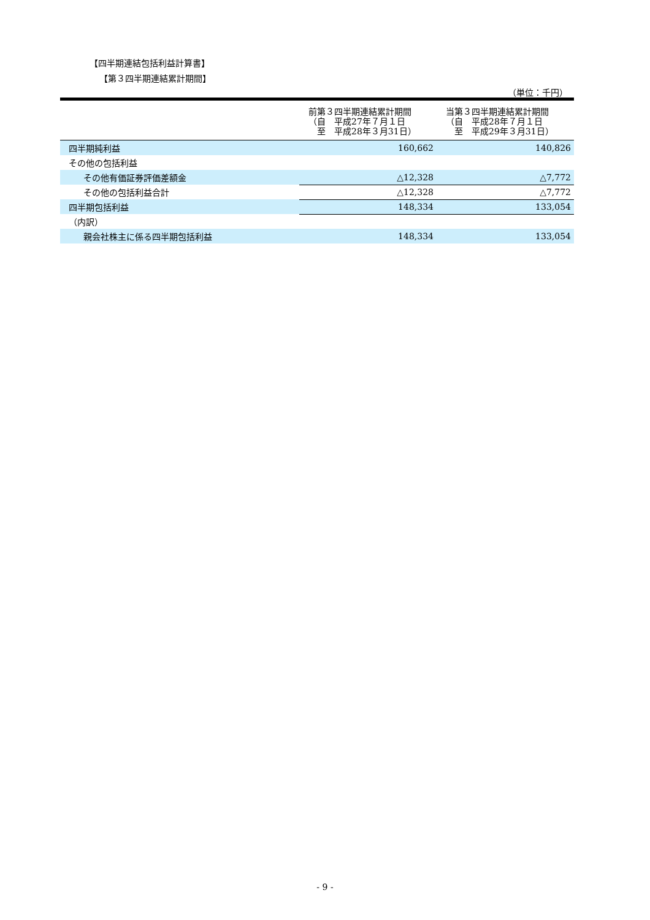【四半期連結包括利益計算書】
【第３四半期連結累計期間】
（単位：千円）
| | 前第３四半期連結累計期間 （自 平成27年７月１日 至 平成28年３月31日） | 当第３四半期連結累計期間 （自 平成28年７月１日 至 平成29年３月31日） |
| --- | --- | --- |
| 四半期純利益 | 160,662 | 140,826 |
| その他の包括利益 | | |
| その他有価証券評価差額金 | △12,328 | △7,772 |
| その他の包括利益合計 | △12,328 | △7,772 |
| 四半期包括利益 | 148,334 | 133,054 |
| （内訳） | | |
| 親会社株主に係る四半期包括利益 | 148,334 | 133,054 |
- 9 -